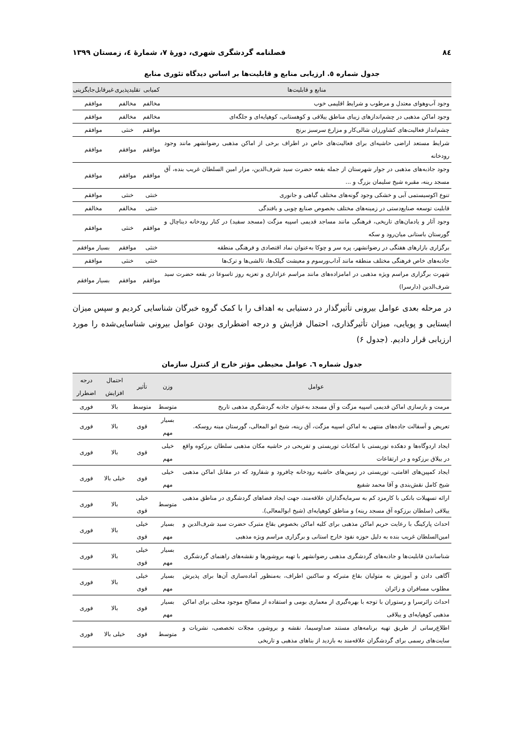۸٤ فصلنامه گردشگری شهری، دورۀ ۷، شمارۀ ٤، زمستان ۱۳۹۹
جدول شماره ٥. ارزیابی منابع و قابلیت‌ها بر اساس دیدگاه تئوری منابع
| منابع و قابلیت‌ها | کمیابی | تقلیدپذیری | غیرقابل‌جایگزینی |
| --- | --- | --- | --- |
| وجود آب‌وهوای معتدل و مرطوب و شرایط اقلیمی خوب | مخالفم | مخالفم | موافقم |
| وجود اماکن مذهبی در چشم‌اندازهای زیبای مناطق ییلاقی و کوهستانی، کوهپایه‌ای و جلگه‌ای | مخالفم | مخالفم | موافقم |
| چشم‌انداز فعالیت‌های کشاورزان شالی‌کار و مزارع سرسبز برنج | موافقم | خنثی | موافقم |
| شرایط مستعد اراضی حاشیه‌ای برای فعالیت‌های خاص در اطراف برخی از اماکن مذهبی رضوانشهر مانند وجود رودخانه | موافقم | موافقم | موافقم |
| وجود جاذبه‌های مذهبی در جوار شهرستان از جمله بقعه حضرت سید شرف‌الدین، مزار امین السلطان غریب بنده، آق مسجد رینه، مقبره شیخ سلیمان بزرگ و ... | موافقم | موافقم | موافقم |
| تنوع اکوسیستمی آبی و خشکی وجود گونه‌های مختلف گیاهی و جانوری | خنثی | خنثی | موافقم |
| قابلیت توسعه صنایع‌دستی در زمینه‌های مختلف بخصوص صنایع چوبی و بافندگی | خنثی | مخالفم | مخالفم |
| وجود آثار و یادمان‌های تاریخی، فرهنگی مانند مساجد قدیمی اسپیه مزگت (مسجد سفید) در کنار رودخانه دیناچال و گورستان باستانی میان‌رود و سکه | موافقم | خنثی | موافقم |
| برگزاری بازارهای هفتگی در رضوانشهر، پره سر و چوکا به‌عنوان نماد اقتصادی و فرهنگی منطقه | خنثی | موافقم | بسیار موافقم |
| جاذبه‌های خاص فرهنگی مختلف منطقه مانند آداب‌ورسوم و معیشت گیلک‌ها، تالشی‌ها و ترک‌ها | خنثی | خنثی | موافقم |
| شهرت برگزاری مراسم ویژه مذهبی در امامزاده‌های مانند مراسم عزاداری و تعزیه روز تاسوعا در بقعه حضرت سید شرف‌الدین (دارسرا) | موافقم | موافقم | بسیار موافقم |
در مرحله بعدی عوامل بیرونی تأثیرگذار در دستیابی به اهداف را با کمک گروه خبرگان شناسایی کردیم و سپس میزان ایستایی و پویایی، میزان تأثیرگذاری، احتمال فزایش و درجه اضطراری بودن عوامل بیرونی شناسایی‌شده را مورد ارزیابی قرار دادیم. (جدول ۶)
جدول شماره ٦. عوامل محیطی مؤثر خارج از کنترل سازمان
| عوامل | وزن | تأثیر | احتمال افزایش | درجه اضطرار |
| --- | --- | --- | --- | --- |
| مرمت و بازسازی اماکن قدیمی اسپیه مزگت و آق مسجد به‌عنوان جاذبه گردشگری مذهبی تاریخ | متوسط | متوسط | بالا | فوری |
| تعریض و آسفالت جاده‌های منتهی به اماکن اسپیه مزگت، آق رینه، شیخ ابو المعالی، گورستان مینه روسکه. | بسیار مهم | قوی | بالا | فوری |
| ایجاد اردوگاه‌ها و دهکده توریستی با امکانات توریستی و تفریحی در حاشیه مکان مذهبی سلطان برزکوه واقع در ییلاق برزکوه و در ارتفاعات | خیلی مهم | قوی | بالا | فوری |
| ایجاد کمپین‌های اقامتی، توریستی در زمین‌های حاشیه رودخانه چافرود و شفارود که در مقابل اماکن مذهبی شیخ کامل نقش‌بندی و آقا محمد شفیع | خیلی مهم | قوی | خیلی بالا | فوری |
| ارائه تسهیلات بانکی با کارمزد کم به سرمایه‌گذاران علاقه‌مند، جهت ایجاد فضاهای گردشگری در مناطق مذهبی ییلاقی (سلطان برزکوه آق مسجد رینه) و مناطق کوهپایه‌ای (شیخ ابوالمعالی). | متوسط | خیلی قوی | بالا | فوری |
| احداث پارکینگ با رعایت حریم اماکن مذهبی برای کلیه اماکن بخصوص بقاع متبرک حضرت سید شرف‌الدین و امین‌السلطان غریب بنده به دلیل حوزه نفوذ خارج استانی و برگزاری مراسم ویژه مذهبی | بسیار مهم | خیلی قوی | بالا | فوری |
| شناساندن قابلیت‌ها و جاذبه‌های گردشگری مذهبی رضوانشهر با تهیه بروشورها و نقشه‌های راهنمای گردشگری | بسیار مهم | خیلی قوی | بالا | فوری |
| آگاهی دادن و آموزش به متولیان بقاع متبرکه و ساکنین اطراف، به‌منظور آماده‌سازی آن‌ها برای پذیرش مطلوب مسافران و زائران | بسیار مهم | خیلی قوی | بالا | فوری |
| احداث زائرسرا و رستوران با توجه با بهره‌گیری از معماری بومی و استفاده از مصالح موجود محلی برای اماکن مذهبی کوهپایه‌ای و ییلاقی | بسیار مهم | قوی | بالا | فوری |
| اطلاع‌رسانی از طریق تهیه برنامه‌های مستند صداوسیما، نقشه و بروشور، مجلات تخصصی، نشریات و سایت‌های رسمی برای گردشگران علاقه‌مند به بازدید از بناهای مذهبی و تاریخی | متوسط | قوی | خیلی بالا | فوری |